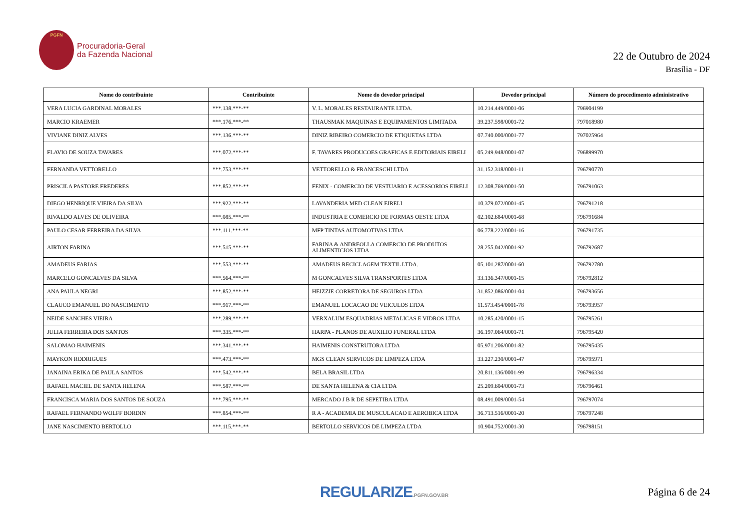PGFN
Procuradoria-Geral
da Fazenda Nacional
22 de Outubro de 2024
Brasília - DF
| Nome do contribuinte | Contribuinte | Nome do devedor principal | Devedor principal | Número do procedimento administrativo |
| --- | --- | --- | --- | --- |
| VERA LUCIA GARDINAL MORALES | ***.138.***-** | V. L. MORALES RESTAURANTE LTDA. | 10.214.449/0001-06 | 796904199 |
| MARCIO KRAEMER | ***.176.***-** | THAUSMAK MAQUINAS E EQUIPAMENTOS LIMITADA | 39.237.598/0001-72 | 797018980 |
| VIVIANE DINIZ ALVES | ***.136.***-** | DINIZ RIBEIRO COMERCIO DE ETIQUETAS LTDA | 07.740.000/0001-77 | 797025964 |
| FLAVIO DE SOUZA TAVARES | ***.072.***-** | F. TAVARES PRODUCOES GRAFICAS E EDITORIAIS EIRELI | 05.249.948/0001-07 | 796899970 |
| FERNANDA VETTORELLO | ***.753.***-** | VETTORELLO & FRANCESCHI LTDA | 31.152.318/0001-11 | 796790770 |
| PRISCILA PASTORE FREDERES | ***.852.***-** | FENIX - COMERCIO DE VESTUARIO E ACESSORIOS EIRELI | 12.308.769/0001-50 | 796791063 |
| DIEGO HENRIQUE VIEIRA DA SILVA | ***.922.***-** | LAVANDERIA MED CLEAN EIRELI | 10.379.072/0001-45 | 796791218 |
| RIVALDO ALVES DE OLIVEIRA | ***.085.***-** | INDUSTRIA E COMERCIO DE FORMAS OESTE LTDA | 02.102.684/0001-68 | 796791684 |
| PAULO CESAR FERREIRA DA SILVA | ***.111.***-** | MFP TINTAS AUTOMOTIVAS LTDA | 06.778.222/0001-16 | 796791735 |
| AIRTON FARINA | ***.515.***-** | FARINA & ANDREOLLA COMERCIO DE PRODUTOS ALIMENTICIOS LTDA | 28.255.042/0001-92 | 796792687 |
| AMADEUS FARIAS | ***.553.***-** | AMADEUS RECICLAGEM TEXTIL LTDA. | 05.101.287/0001-60 | 796792780 |
| MARCELO GONCALVES DA SILVA | ***.564.***-** | M GONCALVES SILVA TRANSPORTES LTDA | 33.136.347/0001-15 | 796792812 |
| ANA PAULA NEGRI | ***.852.***-** | HEIZZIE CORRETORA DE SEGUROS LTDA | 31.852.086/0001-04 | 796793656 |
| CLAUCO EMANUEL DO NASCIMENTO | ***.917.***-** | EMANUEL LOCACAO DE VEICULOS LTDA | 11.573.454/0001-78 | 796793957 |
| NEIDE SANCHES VIEIRA | ***.289.***-** | VERXALUM ESQUADRIAS METALICAS E VIDROS LTDA | 10.285.420/0001-15 | 796795261 |
| JULIA FERREIRA DOS SANTOS | ***.335.***-** | HARPA - PLANOS DE AUXILIO FUNERAL LTDA | 36.197.064/0001-71 | 796795420 |
| SALOMAO HAIMENIS | ***.341.***-** | HAIMENIS CONSTRUTORA LTDA | 05.971.206/0001-82 | 796795435 |
| MAYKON RODRIGUES | ***.473.***-** | MGS CLEAN SERVICOS DE LIMPEZA LTDA | 33.227.230/0001-47 | 796795971 |
| JANAINA ERIKA DE PAULA SANTOS | ***.542.***-** | BELA BRASIL LTDA | 20.811.136/0001-99 | 796796334 |
| RAFAEL MACIEL DE SANTA HELENA | ***.587.***-** | DE SANTA HELENA & CIA LTDA | 25.209.604/0001-73 | 796796461 |
| FRANCISCA MARIA DOS SANTOS DE SOUZA | ***.795.***-** | MERCADO J B R DE SEPETIBA LTDA | 08.491.009/0001-54 | 796797074 |
| RAFAEL FERNANDO WOLFF BORDIN | ***.854.***-** | R A - ACADEMIA DE MUSCULACAO E AEROBICA LTDA | 36.713.516/0001-20 | 796797248 |
| JANE NASCIMENTO BERTOLLO | ***.115.***-** | BERTOLLO SERVICOS DE LIMPEZA LTDA | 10.904.752/0001-30 | 796798151 |
REGULARIZE.PGFN.GOV.BR
Página 6 de 24